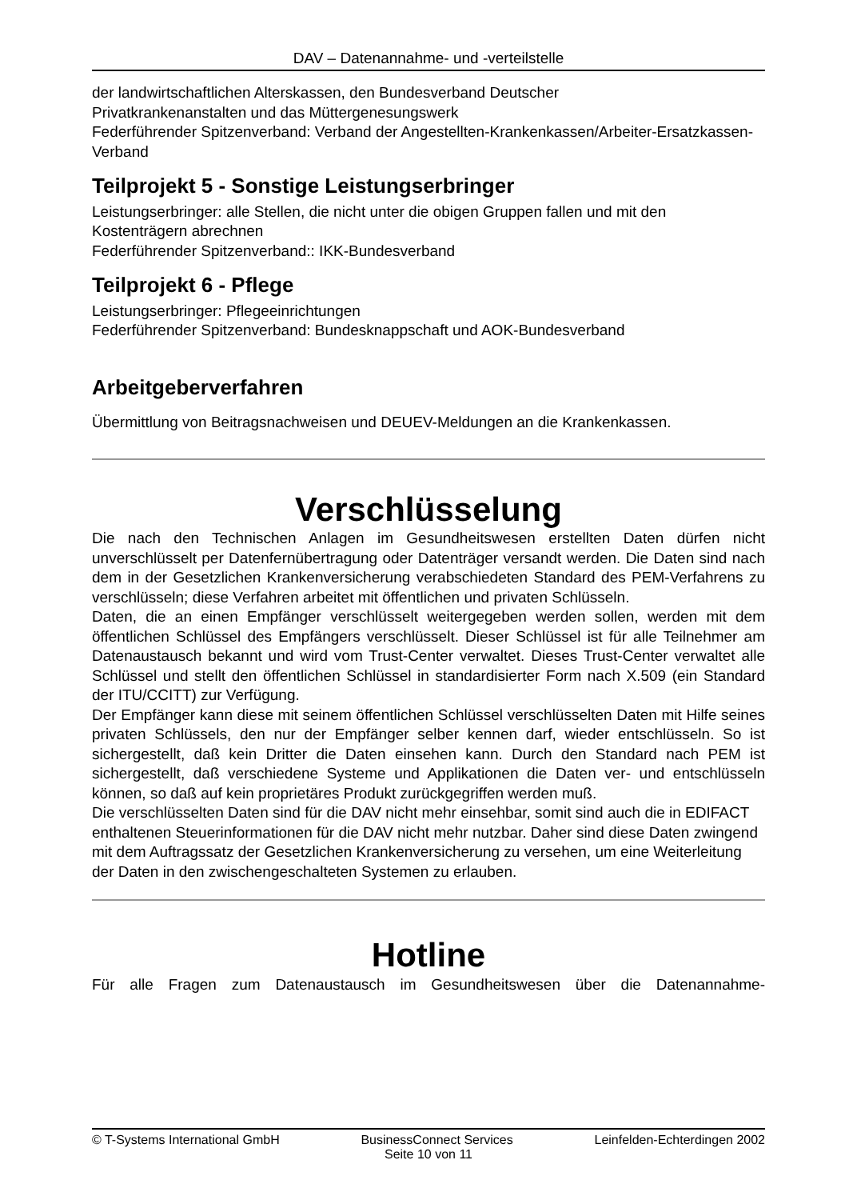DAV – Datenannahme- und -verteilstelle
der landwirtschaftlichen Alterskassen, den Bundesverband Deutscher
Privatkrankenanstalten und das Müttergenesungswerk
Federführender Spitzenverband: Verband der Angestellten-Krankenkassen/Arbeiter-Ersatzkassen-Verband
Teilprojekt 5 - Sonstige Leistungserbringer
Leistungserbringer: alle Stellen, die nicht unter die obigen Gruppen fallen und mit den Kostenträgern abrechnen
Federführender Spitzenverband:: IKK-Bundesverband
Teilprojekt 6 - Pflege
Leistungserbringer: Pflegeeinrichtungen
Federführender Spitzenverband: Bundesknappschaft und AOK-Bundesverband
Arbeitgeberverfahren
Übermittlung von Beitragsnachweisen und DEUEV-Meldungen an die Krankenkassen.
Verschlüsselung
Die nach den Technischen Anlagen im Gesundheitswesen erstellten Daten dürfen nicht unverschlüsselt per Datenfernübertragung oder Datenträger versandt werden. Die Daten sind nach dem in der Gesetzlichen Krankenversicherung verabschiedeten Standard des PEM-Verfahrens zu verschlüsseln; diese Verfahren arbeitet mit öffentlichen und privaten Schlüsseln.
Daten, die an einen Empfänger verschlüsselt weitergegeben werden sollen, werden mit dem öffentlichen Schlüssel des Empfängers verschlüsselt. Dieser Schlüssel ist für alle Teilnehmer am Datenaustausch bekannt und wird vom Trust-Center verwaltet. Dieses Trust-Center verwaltet alle Schlüssel und stellt den öffentlichen Schlüssel in standardisierter Form nach X.509 (ein Standard der ITU/CCITT) zur Verfügung.
Der Empfänger kann diese mit seinem öffentlichen Schlüssel verschlüsselten Daten mit Hilfe seines privaten Schlüssels, den nur der Empfänger selber kennen darf, wieder entschlüsseln. So ist sichergestellt, daß kein Dritter die Daten einsehen kann. Durch den Standard nach PEM ist sichergestellt, daß verschiedene Systeme und Applikationen die Daten ver- und entschlüsseln können, so daß auf kein proprietäres Produkt zurückgegriffen werden muß.
Die verschlüsselten Daten sind für die DAV nicht mehr einsehbar, somit sind auch die in EDIFACT enthaltenen Steuerinformationen für die DAV nicht mehr nutzbar. Daher sind diese Daten zwingend mit dem Auftragssatz der Gesetzlichen Krankenversicherung zu versehen, um eine Weiterleitung der Daten in den zwischengeschalteten Systemen zu erlauben.
Hotline
Für alle Fragen zum Datenaustausch im Gesundheitswesen über die Datenannahme-
© T-Systems International GmbH BusinessConnect Services Leinfelden-Echterdingen 2002
Seite 10 von 11